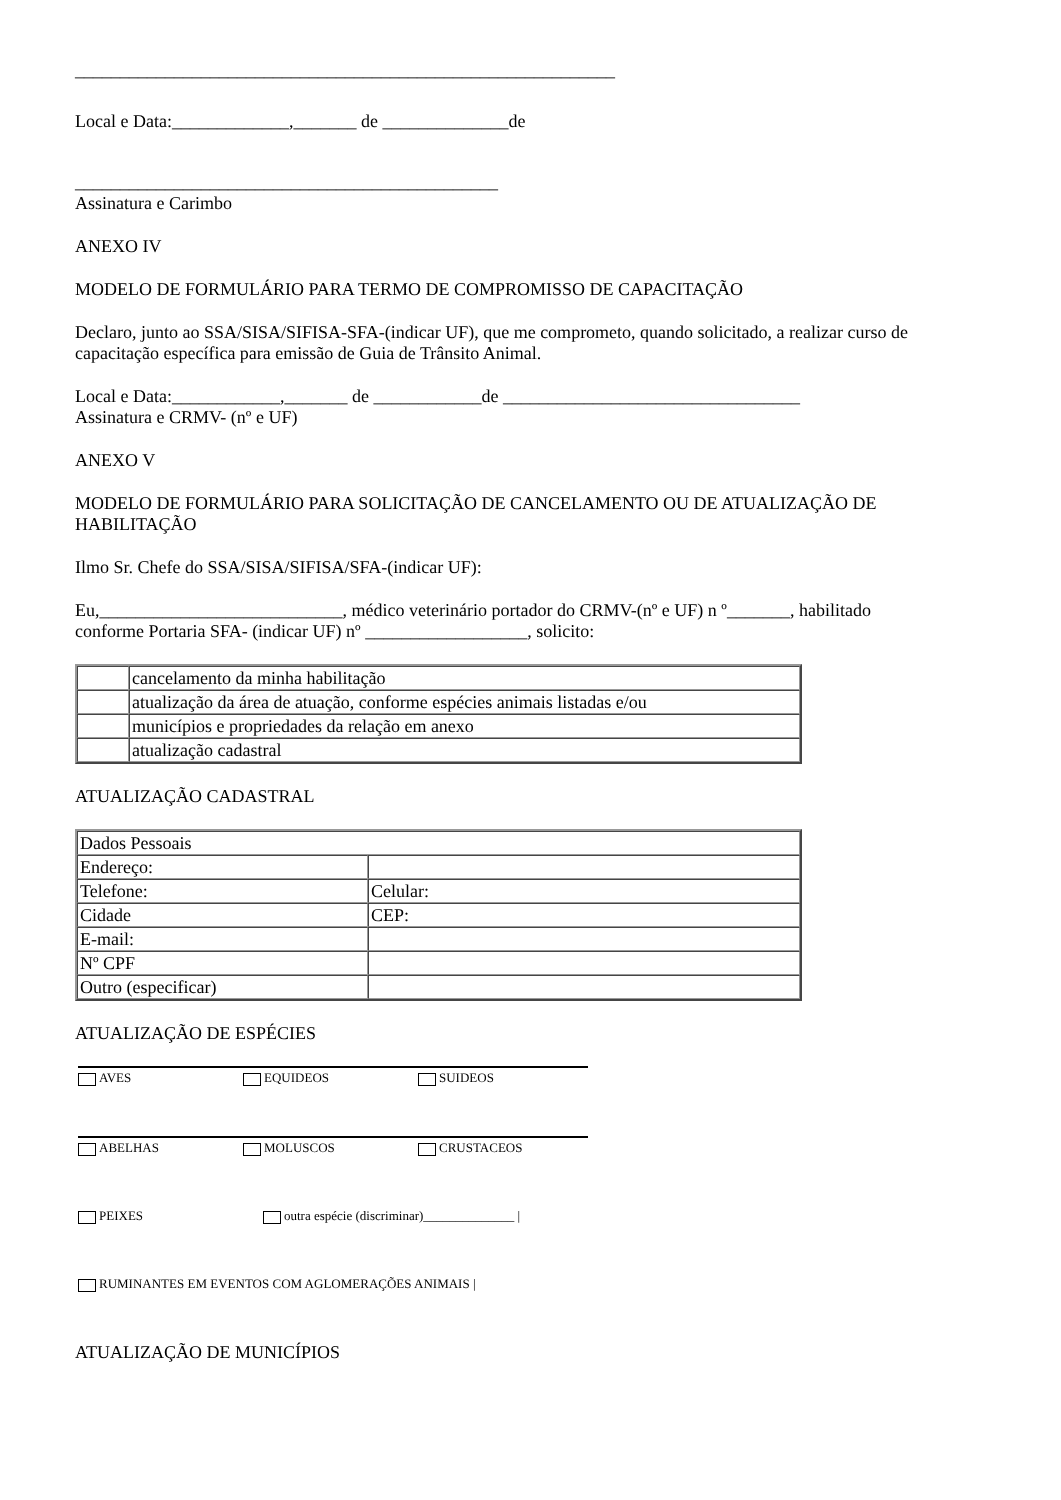____________________________________________________________
Local e Data:_____________,_______ de ______________de
_______________________________________________
Assinatura e Carimbo
ANEXO IV
MODELO DE FORMULÁRIO PARA TERMO DE COMPROMISSO DE CAPACITAÇÃO
Declaro, junto ao SSA/SISA/SIFISA-SFA-(indicar UF), que me comprometo, quando solicitado, a realizar curso de capacitação específica para emissão de Guia de Trânsito Animal.
Local e Data:____________,_______ de ____________de _________________________________
Assinatura e CRMV- (nº e UF)
ANEXO V
MODELO DE FORMULÁRIO PARA SOLICITAÇÃO DE CANCELAMENTO OU DE ATUALIZAÇÃO DE HABILITAÇÃO
Ilmo Sr. Chefe do SSA/SISA/SIFISA/SFA-(indicar UF):
Eu,___________________________, médico veterinário portador do CRMV-(nº e UF) n º_______, habilitado conforme Portaria SFA- (indicar UF) nº __________________, solicito:
| | cancelamento da minha habilitação |
| | atualização da área de atuação, conforme espécies animais listadas e/ou |
| | municípios e propriedades da relação em anexo |
| | atualização cadastral |
ATUALIZAÇÃO CADASTRAL
| Dados Pessoais | |
| Endereço: | |
| Telefone: | Celular: |
| Cidade | CEP: |
| E-mail: | |
| Nº CPF | |
| Outro (especificar) | |
ATUALIZAÇÃO DE ESPÉCIES
AVES EQUIDEOS SUIDEOS
ABELHAS MOLUSCOS CRUSTACEOS
PEIXES outra espécie (discriminar)______________ |
RUMINANTES EM EVENTOS COM AGLOMERAÇÕES ANIMAIS |
ATUALIZAÇÃO DE MUNICÍPIOS